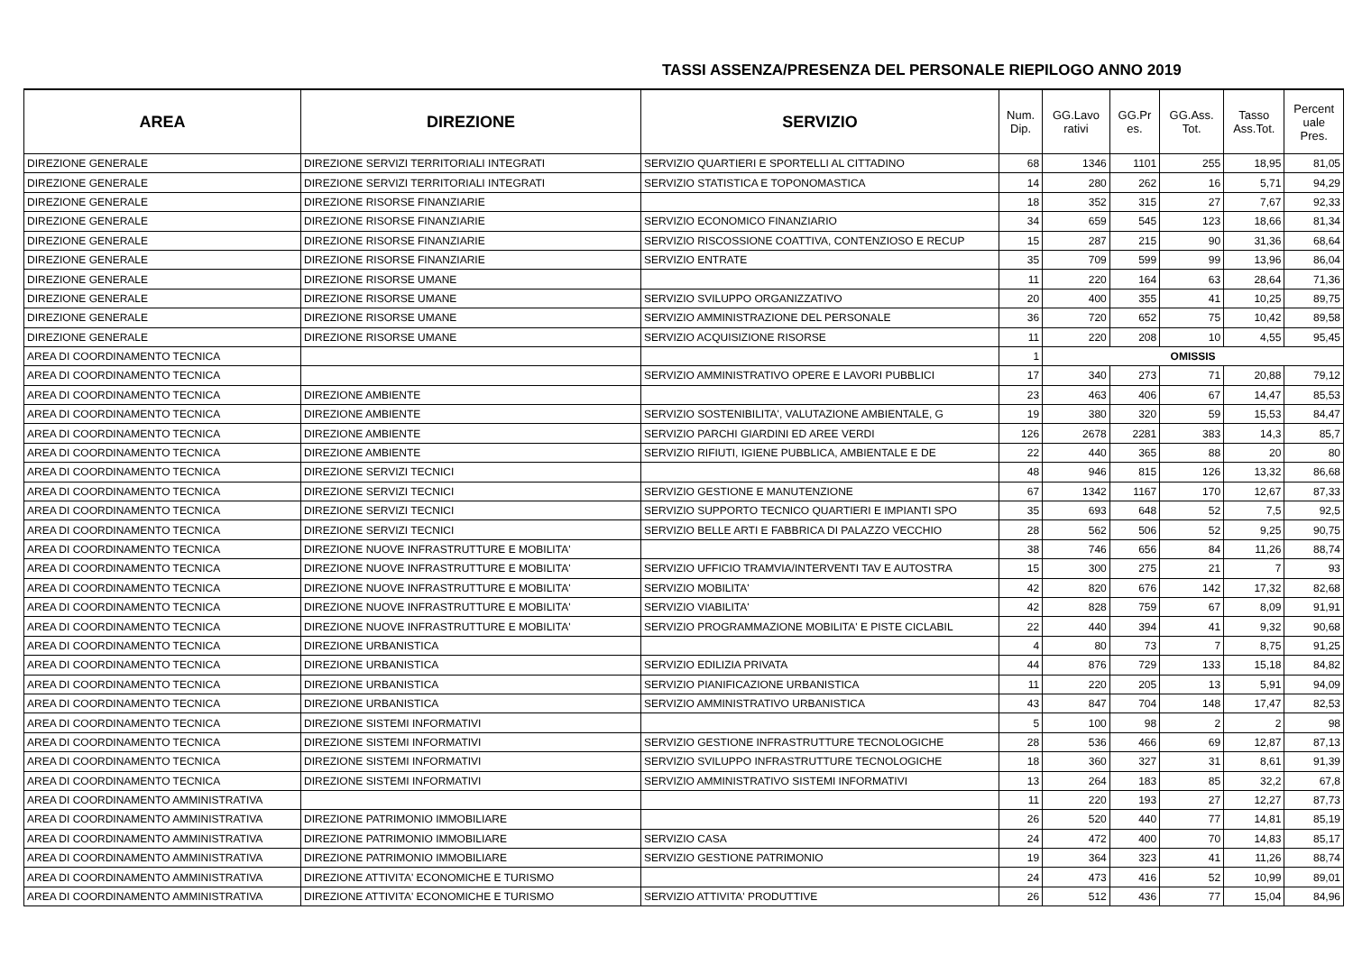TASSI ASSENZA/PRESENZA DEL PERSONALE RIEPILOGO ANNO 2019
| AREA | DIREZIONE | SERVIZIO | Num. Dip. | GG.Lavo rativi | GG.Pr es. | GG.Ass. Tot. | Tasso Ass.Tot. | Percent uale Pres. |
| --- | --- | --- | --- | --- | --- | --- | --- | --- |
| DIREZIONE GENERALE | DIREZIONE SERVIZI TERRITORIALI INTEGRATI | SERVIZIO QUARTIERI E SPORTELLI AL CITTADINO | 68 | 1346 | 1101 | 255 | 18,95 | 81,05 |
| DIREZIONE GENERALE | DIREZIONE SERVIZI TERRITORIALI INTEGRATI | SERVIZIO STATISTICA E TOPONOMASTICA | 14 | 280 | 262 | 16 | 5,71 | 94,29 |
| DIREZIONE GENERALE | DIREZIONE RISORSE FINANZIARIE | | 18 | 352 | 315 | 27 | 7,67 | 92,33 |
| DIREZIONE GENERALE | DIREZIONE RISORSE FINANZIARIE | SERVIZIO ECONOMICO FINANZIARIO | 34 | 659 | 545 | 123 | 18,66 | 81,34 |
| DIREZIONE GENERALE | DIREZIONE RISORSE FINANZIARIE | SERVIZIO RISCOSSIONE COATTIVA, CONTENZIOSO E RECUP | 15 | 287 | 215 | 90 | 31,36 | 68,64 |
| DIREZIONE GENERALE | DIREZIONE RISORSE FINANZIARIE | SERVIZIO ENTRATE | 35 | 709 | 599 | 99 | 13,96 | 86,04 |
| DIREZIONE GENERALE | DIREZIONE RISORSE UMANE | | 11 | 220 | 164 | 63 | 28,64 | 71,36 |
| DIREZIONE GENERALE | DIREZIONE RISORSE UMANE | SERVIZIO SVILUPPO ORGANIZZATIVO | 20 | 400 | 355 | 41 | 10,25 | 89,75 |
| DIREZIONE GENERALE | DIREZIONE RISORSE UMANE | SERVIZIO AMMINISTRAZIONE DEL PERSONALE | 36 | 720 | 652 | 75 | 10,42 | 89,58 |
| DIREZIONE GENERALE | DIREZIONE RISORSE UMANE | SERVIZIO ACQUISIZIONE RISORSE | 11 | 220 | 208 | 10 | 4,55 | 95,45 |
| AREA DI COORDINAMENTO TECNICA | | | 1 | OMISSIS | | | | |
| AREA DI COORDINAMENTO TECNICA | | SERVIZIO AMMINISTRATIVO OPERE E LAVORI PUBBLICI | 17 | 340 | 273 | 71 | 20,88 | 79,12 |
| AREA DI COORDINAMENTO TECNICA | DIREZIONE AMBIENTE | | 23 | 463 | 406 | 67 | 14,47 | 85,53 |
| AREA DI COORDINAMENTO TECNICA | DIREZIONE AMBIENTE | SERVIZIO SOSTENIBILITA', VALUTAZIONE AMBIENTALE, G | 19 | 380 | 320 | 59 | 15,53 | 84,47 |
| AREA DI COORDINAMENTO TECNICA | DIREZIONE AMBIENTE | SERVIZIO PARCHI GIARDINI ED AREE VERDI | 126 | 2678 | 2281 | 383 | 14,3 | 85,7 |
| AREA DI COORDINAMENTO TECNICA | DIREZIONE AMBIENTE | SERVIZIO RIFIUTI, IGIENE PUBBLICA, AMBIENTALE E DE | 22 | 440 | 365 | 88 | 20 | 80 |
| AREA DI COORDINAMENTO TECNICA | DIREZIONE SERVIZI TECNICI | | 48 | 946 | 815 | 126 | 13,32 | 86,68 |
| AREA DI COORDINAMENTO TECNICA | DIREZIONE SERVIZI TECNICI | SERVIZIO GESTIONE E MANUTENZIONE | 67 | 1342 | 1167 | 170 | 12,67 | 87,33 |
| AREA DI COORDINAMENTO TECNICA | DIREZIONE SERVIZI TECNICI | SERVIZIO SUPPORTO TECNICO QUARTIERI E IMPIANTI SPO | 35 | 693 | 648 | 52 | 7,5 | 92,5 |
| AREA DI COORDINAMENTO TECNICA | DIREZIONE SERVIZI TECNICI | SERVIZIO BELLE ARTI E FABBRICA DI PALAZZO VECCHIO | 28 | 562 | 506 | 52 | 9,25 | 90,75 |
| AREA DI COORDINAMENTO TECNICA | DIREZIONE NUOVE INFRASTRUTTURE E MOBILITA' | | 38 | 746 | 656 | 84 | 11,26 | 88,74 |
| AREA DI COORDINAMENTO TECNICA | DIREZIONE NUOVE INFRASTRUTTURE E MOBILITA' | SERVIZIO UFFICIO TRAMVIA/INTERVENTI TAV E AUTOSTRA | 15 | 300 | 275 | 21 | 7 | 93 |
| AREA DI COORDINAMENTO TECNICA | DIREZIONE NUOVE INFRASTRUTTURE E MOBILITA' | SERVIZIO MOBILITA' | 42 | 820 | 676 | 142 | 17,32 | 82,68 |
| AREA DI COORDINAMENTO TECNICA | DIREZIONE NUOVE INFRASTRUTTURE E MOBILITA' | SERVIZIO VIABILITA' | 42 | 828 | 759 | 67 | 8,09 | 91,91 |
| AREA DI COORDINAMENTO TECNICA | DIREZIONE NUOVE INFRASTRUTTURE E MOBILITA' | SERVIZIO PROGRAMMAZIONE MOBILITA' E PISTE CICLABIL | 22 | 440 | 394 | 41 | 9,32 | 90,68 |
| AREA DI COORDINAMENTO TECNICA | DIREZIONE URBANISTICA | | 4 | 80 | 73 | 7 | 8,75 | 91,25 |
| AREA DI COORDINAMENTO TECNICA | DIREZIONE URBANISTICA | SERVIZIO EDILIZIA PRIVATA | 44 | 876 | 729 | 133 | 15,18 | 84,82 |
| AREA DI COORDINAMENTO TECNICA | DIREZIONE URBANISTICA | SERVIZIO PIANIFICAZIONE URBANISTICA | 11 | 220 | 205 | 13 | 5,91 | 94,09 |
| AREA DI COORDINAMENTO TECNICA | DIREZIONE URBANISTICA | SERVIZIO AMMINISTRATIVO URBANISTICA | 43 | 847 | 704 | 148 | 17,47 | 82,53 |
| AREA DI COORDINAMENTO TECNICA | DIREZIONE SISTEMI INFORMATIVI | | 5 | 100 | 98 | 2 | 2 | 98 |
| AREA DI COORDINAMENTO TECNICA | DIREZIONE SISTEMI INFORMATIVI | SERVIZIO GESTIONE INFRASTRUTTURE TECNOLOGICHE | 28 | 536 | 466 | 69 | 12,87 | 87,13 |
| AREA DI COORDINAMENTO TECNICA | DIREZIONE SISTEMI INFORMATIVI | SERVIZIO SVILUPPO INFRASTRUTTURE TECNOLOGICHE | 18 | 360 | 327 | 31 | 8,61 | 91,39 |
| AREA DI COORDINAMENTO TECNICA | DIREZIONE SISTEMI INFORMATIVI | SERVIZIO AMMINISTRATIVO SISTEMI INFORMATIVI | 13 | 264 | 183 | 85 | 32,2 | 67,8 |
| AREA DI COORDINAMENTO AMMINISTRATIVA | | | 11 | 220 | 193 | 27 | 12,27 | 87,73 |
| AREA DI COORDINAMENTO AMMINISTRATIVA | DIREZIONE PATRIMONIO IMMOBILIARE | | 26 | 520 | 440 | 77 | 14,81 | 85,19 |
| AREA DI COORDINAMENTO AMMINISTRATIVA | DIREZIONE PATRIMONIO IMMOBILIARE | SERVIZIO CASA | 24 | 472 | 400 | 70 | 14,83 | 85,17 |
| AREA DI COORDINAMENTO AMMINISTRATIVA | DIREZIONE PATRIMONIO IMMOBILIARE | SERVIZIO GESTIONE PATRIMONIO | 19 | 364 | 323 | 41 | 11,26 | 88,74 |
| AREA DI COORDINAMENTO AMMINISTRATIVA | DIREZIONE ATTIVITA' ECONOMICHE E TURISMO | | 24 | 473 | 416 | 52 | 10,99 | 89,01 |
| AREA DI COORDINAMENTO AMMINISTRATIVA | DIREZIONE ATTIVITA' ECONOMICHE E TURISMO | SERVIZIO ATTIVITA' PRODUTTIVE | 26 | 512 | 436 | 77 | 15,04 | 84,96 |